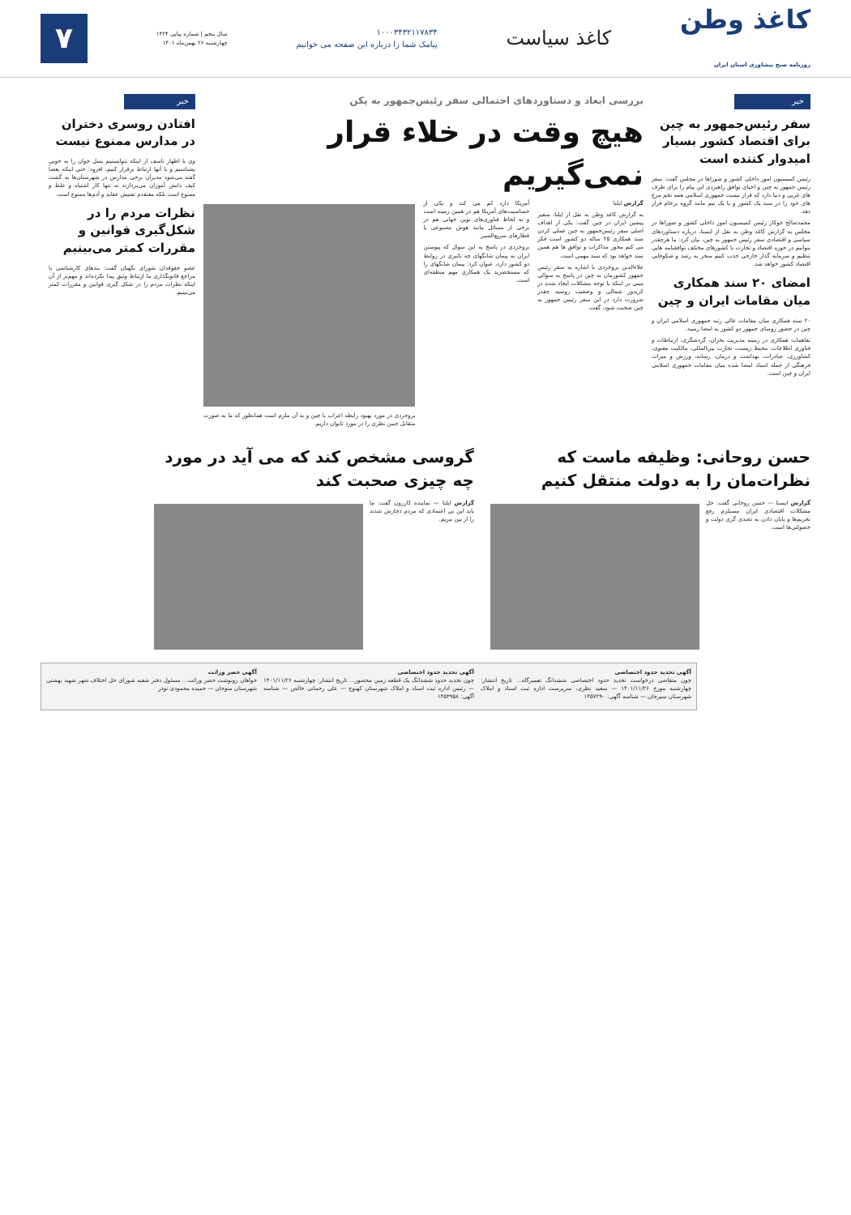کاغذ وطن
روزنامه صبح پیشاوری استان ایران
کاغذ سیاست
۱۰۰۰۳۴۳۲۱۱۷۸۳۴
پیامک شما را درباره این صفحه می خوانیم
سال پنجم | شماره پیاپی ۱۴۲۴
چهارشنبه ۲۶ بهمن‌ماه ۱۴۰۱
۷
خبر
سفر رئیس‌جمهور به چین برای اقتصاد کشور بسیار امیدوار کننده است
رئیس کمیسیون امور داخلی کشور و شوراها در مجلس گفت: سفر رئیس جمهور به چین و احیای توافق راهبردی این پیام را برای طرف های غربی و دنیا دارد که قرار نیست جمهوری اسلامی همه تخم مرغ های خود را در سبد یک کشور و یا یک تیم مانند گروه برجام قرار دهد.
محمدصالح جوکار رئیس کمیسیون امور داخلی کشور و شوراها در مجلس به گزارش کاغذ وطن به نقل از ایسنا، درباره دستاوردهای سیاسی و اقتصادی سفر رئیس جمهور به چین، بیان کرد: ما هرچقدر بتوانیم در حوزه اقتصاد و تجارت با کشورهای مختلف توافقنامه هایی تنظیم و سرمایه گذار خارجی جذب کنیم منجر به رشد و شکوفایی اقتصاد کشور خواهد شد.
امضای ۲۰ سند همکاری میان مقامات ایران و چین
۲۰ سند همکاری میان مقامات عالی رتبه جمهوری اسلامی ایران و چین در حضور روسای جمهور دو کشور به امضا رسید.
تفاهمات همکاری در زمینه مدیریت بحران، گردشگری، ارتباطات و فناوری اطلاعات، محیط زیست، تجارت بین‌المللی، مالکیت معنوی، کشاورزی، صادرات، بهداشت و درمان، رسانه، ورزش و میراث فرهنگی از جمله اسناد امضا شده میان مقامات جمهوری اسلامی ایران و چین است.
بررسی ابعاد و دستاوردهای احتمالی سفر رئیس‌جمهور به پکن
هیچ وقت در خلاء قرار نمی‌گیریم
گزارش ایلنا
به گزارش کاغذ وطن به نقل از ایلنا، سفیر پیشین ایران در چین گفت: یکی از اهداف اصلی سفر رئیس‌جمهور به چین عملی کردن سند همکاری ۲۵ ساله دو کشور است فکر می کنم محور مذاکرات و توافق ها هم همین سند خواهد بود که سند مهمی است.
علاءالدین بروجردی با اشاره به سفر رئیس جمهور کشورمان به چین در پاسخ به سوالی مبنی بر اینکه با توجه مشکلات ایجاد شده در کریدور شمالی و وضعیت روسیه چقدر ضرورت دارد در این سفر رئیس جمهور به چین صحبت شود، گفت.
آمریکا دارد کم می کند و یکی از حساسیت‌های آمریکا هم در همین زمینه است و به لحاظ فناوری‌های نوین جهانی هم در برخی از مسائل مانند هوش مصنوعی یا قطارهای سریع‌السیر.
بروجردی در پاسخ به این سوال که پیوستن ایران به پیمان شانگهای چه تاثیری در روابط دو کشور دارد، عنوان کرد: پیمان شانگهای را که مستحضرید یک همکاری مهم منطقه‌ای است.
بروجردی در مورد بهبود رابطه اعراب با چین و به آن ملزم است همانطور که ما به صورت متقابل چنین نظری را در مورد تایوان داریم.
خبر
افتادن روسری دختران در مدارس ممنوع نیست
وی با اظهار تاسف از اینکه نتوانستیم نسل جوان را به خوبی بشناسیم و با آنها ارتباط برقرار کنیم، افزود: حتی اینکه بعضاً گفته می‌شود مدیران برخی مدارس در شهرستان‌ها به گشت کیف دانش آموزان می‌پردازند نه تنها کار اشتباه و غلط و ممنوع است بلکه معتقدم تفتیش عقاید و آدم‌ها ممنوع است.
نظرات مردم را در شکل‌گیری قوانین و مقررات کمتر می‌بینیم
عضو حقوقدان شورای نگهبان گفت: بندهای کارشناسی با مراجع قانونگذاری ما ارتباط وثیق پیدا نکرده‌اند و مهم‌تر از آن اینکه نظرات مردم را در شکل گیری قوانین و مقررات کمتر می‌بینیم.
حسن روحانی: وظیفه ماست که نظرات‌مان را به دولت منتقل کنیم
گزارش ایسنا — حسن روحانی گفت: حل مشکلات اقتصادی ایران مستلزم رفع تحریم‌ها و پایان دادن به تصدی گری دولت و خصولتی‌ها است.
گروسی مشخص کند که می آید در مورد چه چیزی صحبت کند
گزارش ایلنا — نماینده کازرون گفت: ما باید این بی اعتمادی که مردم دچارش شدند را از بین ببریم.
آگهی تحدید حدود اختصاصی
چون متقاضی درخواست تحدید حدود اختصاصی ششدانگ تعمیرگاه... تاریخ انتشار: چهارشنبه مورخ ۱۴۰۱/۱۱/۲۶ — سعید نظری، سرپرست اداره ثبت اسناد و املاک شهرستان سیرجان — شناسه آگهی: ۱۴۵۷۲۹۰
آگهی تحدید حدود اختصاصی
چون تحدید حدود ششدانگ یک قطعه زمین محصور... تاریخ انتشار: چهارشنبه ۱۴۰۱/۱۱/۲۶ — رئیس اداره ثبت اسناد و املاک شهرستان کهنوج — علی رحمانی خالص — شناسه آگهی: ۱۴۵۴۹۵۸
آگهی حصر وراثت
خواهان رونوشت حصر وراثت... مسئول دفتر شعبه شورای حل اختلاف شهر شهید بهشتی شهرستان منوجان — حمیده محمودی نوذر